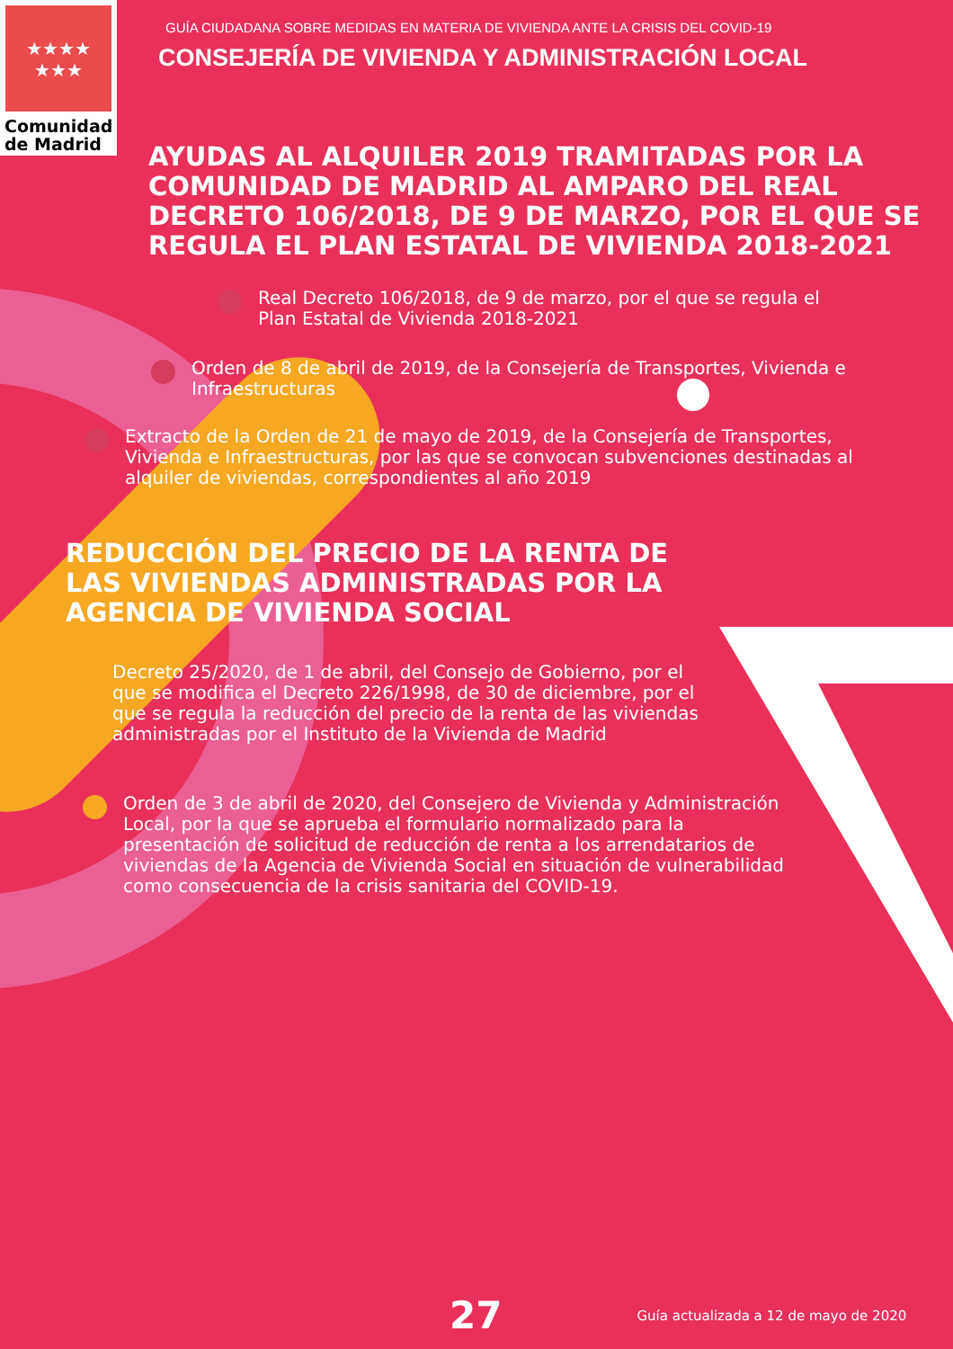★★★★
★★★
Comunidad
de Madrid
GUÍA CIUDADANA SOBRE MEDIDAS EN MATERIA DE VIVIENDA ANTE LA CRISIS DEL COVID-19
CONSEJERÍA DE VIVIENDA Y ADMINISTRACIÓN LOCAL
AYUDAS AL ALQUILER 2019 TRAMITADAS POR LA COMUNIDAD DE MADRID AL AMPARO DEL REAL DECRETO 106/2018, DE 9 DE MARZO, POR EL QUE SE REGULA EL PLAN ESTATAL DE VIVIENDA 2018-2021
Real Decreto 106/2018, de 9 de marzo, por el que se regula el Plan Estatal de Vivienda 2018-2021
Orden de 8 de abril de 2019, de la Consejería de Transportes, Vivienda e Infraestructuras
Extracto de la Orden de 21 de mayo de 2019, de la Consejería de Transportes, Vivienda e Infraestructuras, por las que se convocan subvenciones destinadas al alquiler de viviendas, correspondientes al año 2019
REDUCCIÓN DEL PRECIO DE LA RENTA DE LAS VIVIENDAS ADMINISTRADAS POR LA AGENCIA DE VIVIENDA SOCIAL
Decreto 25/2020, de 1 de abril, del Consejo de Gobierno, por el que se modifica el Decreto 226/1998, de 30 de diciembre, por el que se regula la reducción del precio de la renta de las viviendas administradas por el Instituto de la Vivienda de Madrid
Orden de 3 de abril de 2020, del Consejero de Vivienda y Administración Local, por la que se aprueba el formulario normalizado para la presentación de solicitud de reducción de renta a los arrendatarios de viviendas de la Agencia de Vivienda Social en situación de vulnerabilidad como consecuencia de la crisis sanitaria del COVID-19.
27 Guía actualizada a 12 de mayo de 2020